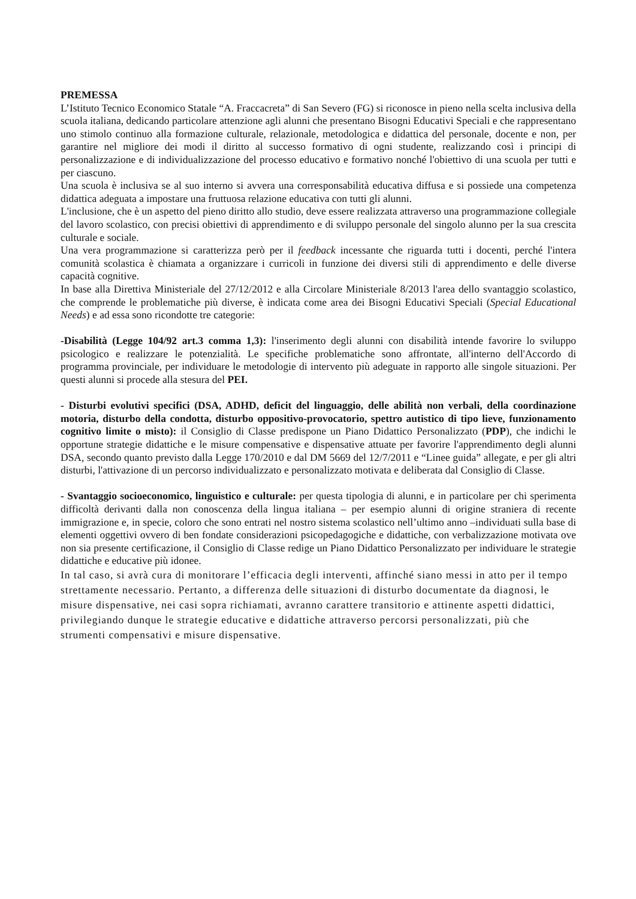PREMESSA
L’Istituto Tecnico Economico Statale “A. Fraccacreta” di San Severo (FG) si riconosce in pieno nella scelta inclusiva della scuola italiana, dedicando particolare attenzione agli alunni che presentano Bisogni Educativi Speciali e che rappresentano uno stimolo continuo alla formazione culturale, relazionale, metodologica e didattica del personale, docente e non, per garantire nel migliore dei modi il diritto al successo formativo di ogni studente, realizzando così i principi di personalizzazione e di individualizzazione del processo educativo e formativo nonché l'obiettivo di una scuola per tutti e per ciascuno.
Una scuola è inclusiva se al suo interno si avvera una corresponsabilità educativa diffusa e si possiede una competenza didattica adeguata a impostare una fruttuosa relazione educativa con tutti gli alunni.
L'inclusione, che è un aspetto del pieno diritto allo studio, deve essere realizzata attraverso una programmazione collegiale del lavoro scolastico, con precisi obiettivi di apprendimento e di sviluppo personale del singolo alunno per la sua crescita culturale e sociale.
Una vera programmazione si caratterizza però per il feedback incessante che riguarda tutti i docenti, perché l'intera comunità scolastica è chiamata a organizzare i curricoli in funzione dei diversi stili di apprendimento e delle diverse capacità cognitive.
In base alla Direttiva Ministeriale del 27/12/2012 e alla Circolare Ministeriale 8/2013 l'area dello svantaggio scolastico, che comprende le problematiche più diverse, è indicata come area dei Bisogni Educativi Speciali (Special Educational Needs) e ad essa sono ricondotte tre categorie:
-Disabilità (Legge 104/92 art.3 comma 1,3): l'inserimento degli alunni con disabilità intende favorire lo sviluppo psicologico e realizzare le potenzialità. Le specifiche problematiche sono affrontate, all'interno dell'Accordo di programma provinciale, per individuare le metodologie di intervento più adeguate in rapporto alle singole situazioni. Per questi alunni si procede alla stesura del PEI.
- Disturbi evolutivi specifici (DSA, ADHD, deficit del linguaggio, delle abilità non verbali, della coordinazione motoria, disturbo della condotta, disturbo oppositivo-provocatorio, spettro autistico di tipo lieve, funzionamento cognitivo limite o misto): il Consiglio di Classe predispone un Piano Didattico Personalizzato (PDP), che indichi le opportune strategie didattiche e le misure compensative e dispensative attuate per favorire l'apprendimento degli alunni DSA, secondo quanto previsto dalla Legge 170/2010 e dal DM 5669 del 12/7/2011 e “Linee guida” allegate, e per gli altri disturbi, l'attivazione di un percorso individualizzato e personalizzato motivata e deliberata dal Consiglio di Classe.
- Svantaggio socioeconomico, linguistico e culturale: per questa tipologia di alunni, e in particolare per chi sperimenta difficoltà derivanti dalla non conoscenza della lingua italiana – per esempio alunni di origine straniera di recente immigrazione e, in specie, coloro che sono entrati nel nostro sistema scolastico nell’ultimo anno –individuati sulla base di elementi oggettivi ovvero di ben fondate considerazioni psicopedagogiche e didattiche, con verbalizzazione motivata ove non sia presente certificazione, il Consiglio di Classe redige un Piano Didattico Personalizzato per individuare le strategie didattiche e educative più idonee.
In tal caso, si avrà cura di monitorare l’efficacia degli interventi, affinché siano messi in atto per il tempo strettamente necessario. Pertanto, a differenza delle situazioni di disturbo documentate da diagnosi, le misure dispensative, nei casi sopra richiamati, avranno carattere transitorio e attinente aspetti didattici, privilegiando dunque le strategie educative e didattiche attraverso percorsi personalizzati, più che strumenti compensativi e misure dispensative.